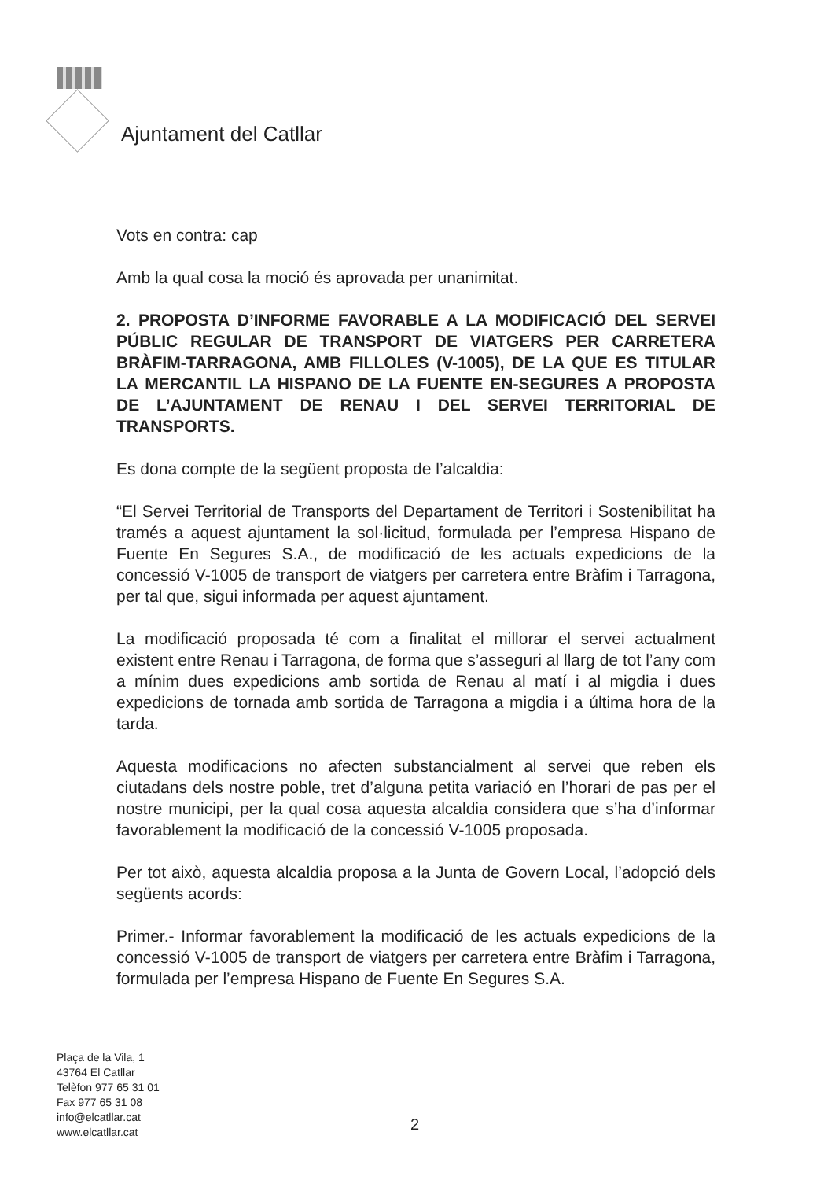Ajuntament del Catllar
Vots en contra: cap
Amb la qual cosa la moció és aprovada per unanimitat.
2. PROPOSTA D’INFORME FAVORABLE A LA MODIFICACIÓ DEL SERVEI PÚBLIC REGULAR DE TRANSPORT DE VIATGERS PER CARRETERA BRÀFIM-TARRAGONA, AMB FILLOLES (V-1005), DE LA QUE ES TITULAR LA MERCANTIL LA HISPANO DE LA FUENTE EN-SEGURES A PROPOSTA DE L’AJUNTAMENT DE RENAU I DEL SERVEI TERRITORIAL DE TRANSPORTS.
Es dona compte de la següent proposta de l’alcaldia:
“El Servei Territorial de Transports del Departament de Territori i Sostenibilitat ha tramés a aquest ajuntament la sol·licitud, formulada per l’empresa Hispano de Fuente En Segures S.A., de modificació de les actuals expedicions de la concessió V-1005 de transport de viatgers per carretera entre Bràfim i Tarragona, per tal que, sigui informada per aquest ajuntament.
La modificació proposada té com a finalitat el millorar el servei actualment existent entre Renau i Tarragona, de forma que s’asseguri al llarg de tot l’any com a mínim dues expedicions amb sortida de Renau al matí i al migdia i dues expedicions de tornada amb sortida de Tarragona a migdia i a última hora de la tarda.
Aquesta modificacions no afecten substancialment al servei que reben els ciutadans dels nostre poble, tret d’alguna petita variació en l’horari de pas per el nostre municipi, per la qual cosa aquesta alcaldia considera que s’ha d’informar favorablement la modificació de la concessió V-1005 proposada.
Per tot això, aquesta alcaldia proposa a la Junta de Govern Local, l’adopció dels següents acords:
Primer.- Informar favorablement la modificació de les actuals expedicions de la concessió V-1005 de transport de viatgers per carretera entre Bràfim i Tarragona, formulada per l’empresa Hispano de Fuente En Segures S.A.
Plaça de la Vila, 1
43764 El Catllar
Telèfon 977 65 31 01
Fax 977 65 31 08
info@elcatllar.cat
www.elcatllar.cat
2